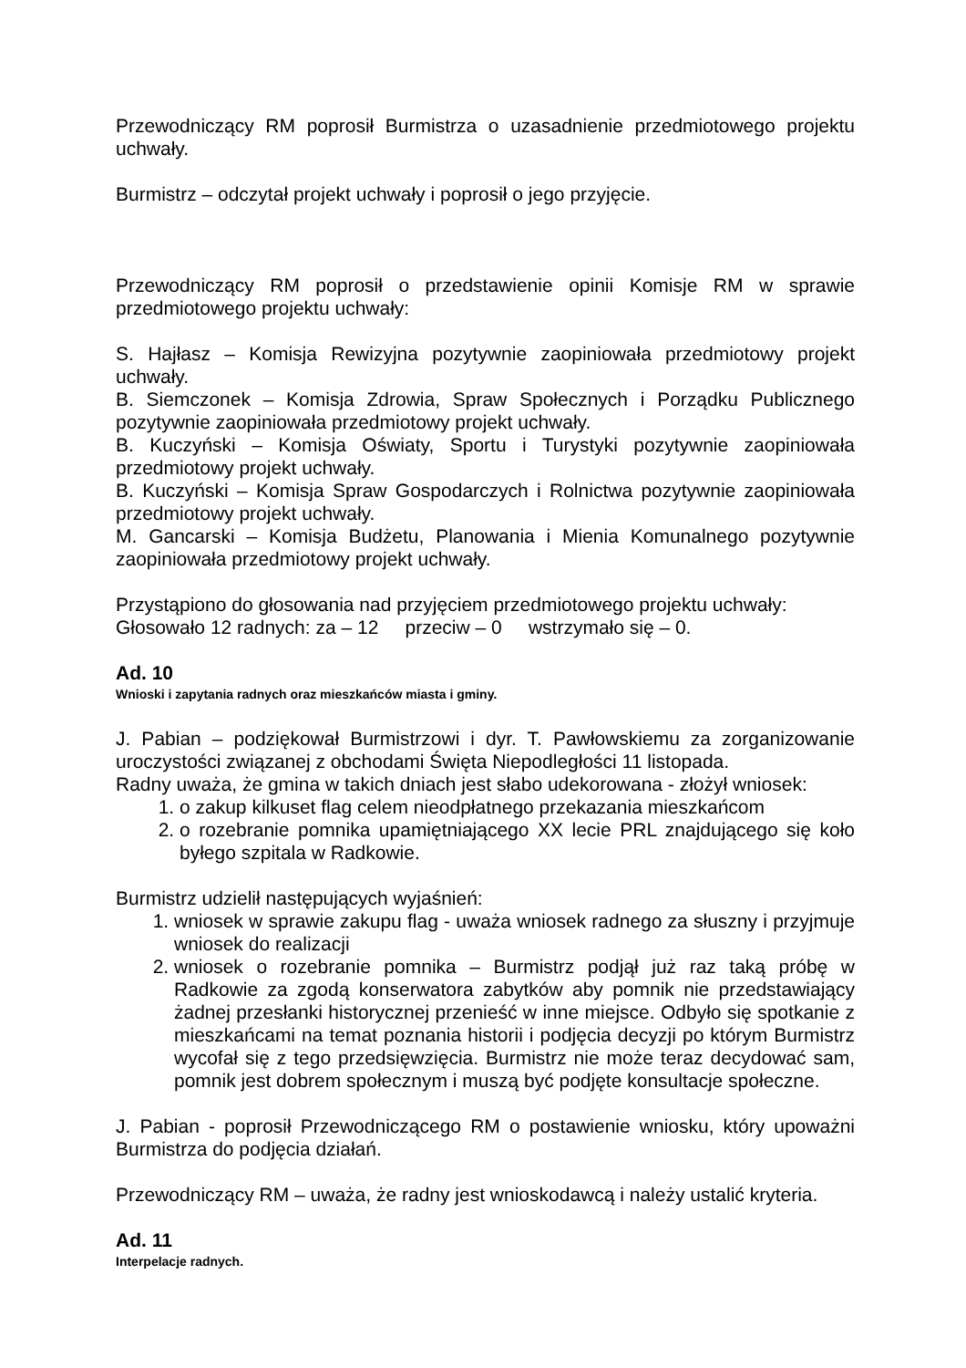Przewodniczący RM poprosił Burmistrza o uzasadnienie przedmiotowego projektu uchwały.
Burmistrz – odczytał projekt uchwały i poprosił o jego przyjęcie.
Przewodniczący RM poprosił o przedstawienie opinii Komisje RM w sprawie przedmiotowego projektu uchwały:
S. Hajłasz – Komisja Rewizyjna pozytywnie zaopiniowała przedmiotowy projekt uchwały.
B. Siemczonek – Komisja Zdrowia, Spraw Społecznych i Porządku Publicznego pozytywnie zaopiniowała przedmiotowy projekt uchwały.
B. Kuczyński – Komisja Oświaty, Sportu i Turystyki pozytywnie zaopiniowała przedmiotowy projekt uchwały.
B. Kuczyński – Komisja Spraw Gospodarczych i Rolnictwa pozytywnie zaopiniowała przedmiotowy projekt uchwały.
M. Gancarski – Komisja Budżetu, Planowania i Mienia Komunalnego pozytywnie zaopiniowała przedmiotowy projekt uchwały.
Przystąpiono do głosowania nad przyjęciem przedmiotowego projektu uchwały:
Głosowało 12 radnych: za – 12 przeciw – 0 wstrzymało się – 0.
Ad. 10
Wnioski i zapytania radnych oraz mieszkańców miasta i gminy.
J. Pabian – podziękował Burmistrzowi i dyr. T. Pawłowskiemu za zorganizowanie uroczystości związanej z obchodami Święta Niepodległości 11 listopada.
Radny uważa, że gmina w takich dniach jest słabo udekorowana - złożył wniosek:
1. o zakup kilkuset flag celem nieodpłatnego przekazania mieszkańcom
2. o rozebranie pomnika upamiętniającego XX lecie PRL znajdującego się koło byłego szpitala w Radkowie.
Burmistrz udzielił następujących wyjaśnień:
1. wniosek w sprawie zakupu flag - uważa wniosek radnego za słuszny i przyjmuje wniosek do realizacji
2. wniosek o rozebranie pomnika – Burmistrz podjął już raz taką próbę w Radkowie za zgodą konserwatora zabytków aby pomnik nie przedstawiający żadnej przesłanki historycznej przenieść w inne miejsce. Odbyło się spotkanie z mieszkańcami na temat poznania historii i podjęcia decyzji po którym Burmistrz wycofał się z tego przedsięwzięcia. Burmistrz nie może teraz decydować sam, pomnik jest dobrem społecznym i muszą być podjęte konsultacje społeczne.
J. Pabian - poprosił Przewodniczącego RM o postawienie wniosku, który upoważni Burmistrza do podjęcia działań.
Przewodniczący RM – uważa, że radny jest wnioskodawcą i należy ustalić kryteria.
Ad. 11
Interpelacje radnych.